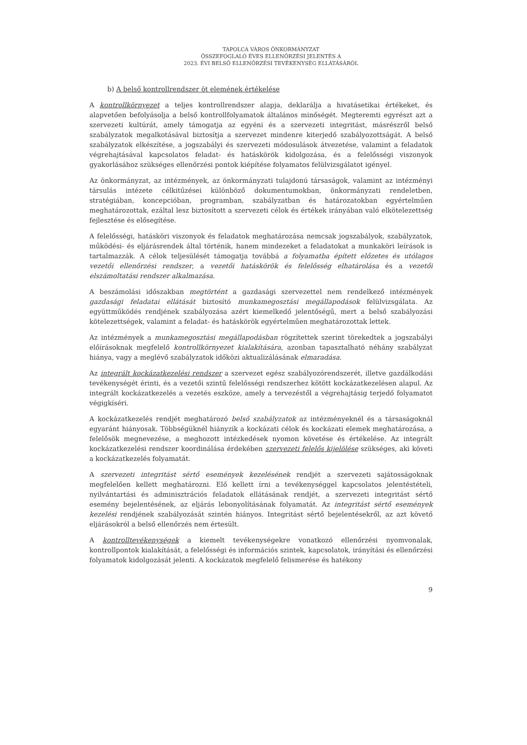TAPOLCA VÁROS ÖNKORMÁNYZAT
ÖSSZEFOGLALÓ ÉVES ELLENŐRZÉSI JELENTÉS A
2023. ÉVI BELSŐ ELLENŐRZÉSI TEVÉKENYSÉG ELLÁTÁSÁRÓL
b) A belső kontrollrendszer öt elemének értékelése
A kontrollkörnyezet a teljes kontrollrendszer alapja, deklarálja a hivatásetikai értékeket, és alapvetően befolyásolja a belső kontrollfolyamatok általános minőségét. Megteremti egyrészt azt a szervezeti kultúrát, amely támogatja az egyéni és a szervezeti integritást, másrészről belső szabályzatok megalkotásával biztosítja a szervezet mindenre kiterjedő szabályozottságát. A belső szabályzatok elkészítése, a jogszabályi és szervezeti módosulások átvezetése, valamint a feladatok végrehajtásával kapcsolatos feladat- és hatáskörök kidolgozása, és a felelősségi viszonyok gyakorlásához szükséges ellenőrzési pontok kiépítése folyamatos felülvizsgálatot igényel.
Az önkormányzat, az intézmények, az önkormányzati tulajdonú társaságok, valamint az intézményi társulás intézete célkitűzései különböző dokumentumokban, önkormányzati rendeletben, stratégiában, koncepcióban, programban, szabályzatban és határozatokban egyértelműen meghatározottak, ezáltal lesz biztosított a szervezeti célok és értékek irányában való elkötelezettség fejlesztése és elősegítése.
A felelősségi, hatásköri viszonyok és feladatok meghatározása nemcsak jogszabályok, szabályzatok, működési- és eljárásrendek által történik, hanem mindezeket a feladatokat a munkaköri leírások is tartalmazzák. A célok teljesülését támogatja továbbá a folyamatba épített előzetes és utólagos vezetői ellenőrzési rendszer, a vezetői hatáskörök és felelősség elhatárolása és a vezetői elszámoltatási rendszer alkalmazása.
A beszámolási időszakban megtörtént a gazdasági szervezettel nem rendelkező intézmények gazdasági feladatai ellátását biztosító munkamegosztási megállapodások felülvizsgálata. Az együttműködés rendjének szabályozása azért kiemelkedő jelentőségű, mert a belső szabályozási kötelezettségek, valamint a feladat- és hatáskörök egyértelműen meghatározottak lettek.
Az intézmények a munkamegosztási megállapodásban rögzítettek szerint törekedtek a jogszabályi előírásoknak megfelelő kontrollkörnyezet kialakítására, azonban tapasztalható néhány szabályzat hiánya, vagy a meglévő szabályzatok időközi aktualizálásának elmaradása.
Az integrált kockázatkezelési rendszer a szervezet egész szabályozórendszerét, illetve gazdálkodási tevékenységét érinti, és a vezetői szintű felelősségi rendszerhez kötött kockázatkezelésen alapul. Az integrált kockázatkezelés a vezetés eszköze, amely a tervezéstől a végrehajtásig terjedő folyamatot végigkíséri.
A kockázatkezelés rendjét meghatározó belső szabályzatok az intézményeknél és a társaságoknál egyaránt hiányosak. Többségüknél hiányzik a kockázati célok és kockázati elemek meghatározása, a felelősök megnevezése, a meghozott intézkedések nyomon követése és értékelése. Az integrált kockázatkezelési rendszer koordinálása érdekében szervezeti felelős kijelölése szükséges, aki követi a kockázatkezelés folyamatát.
A szervezeti integritást sértő események kezelésének rendjét a szervezeti sajátosságoknak megfelelően kellett meghatározni. Elő kellett írni a tevékenységgel kapcsolatos jelentéstételi, nyilvántartási és adminisztrációs feladatok ellátásának rendjét, a szervezeti integritást sértő esemény bejelentésének, az eljárás lebonyolításának folyamatát. Az integritást sértő események kezelési rendjének szabályozását szintén hiányos. Integritást sértő bejelentésekről, az azt követő eljárásokról a belső ellenőrzés nem értesült.
A kontrolltevékenységek a kiemelt tevékenységekre vonatkozó ellenőrzési nyomvonalak, kontrollpontok kialakítását, a felelősségi és információs szintek, kapcsolatok, irányítási és ellenőrzési folyamatok kidolgozását jelenti. A kockázatok megfelelő felismerése és hatékony
9